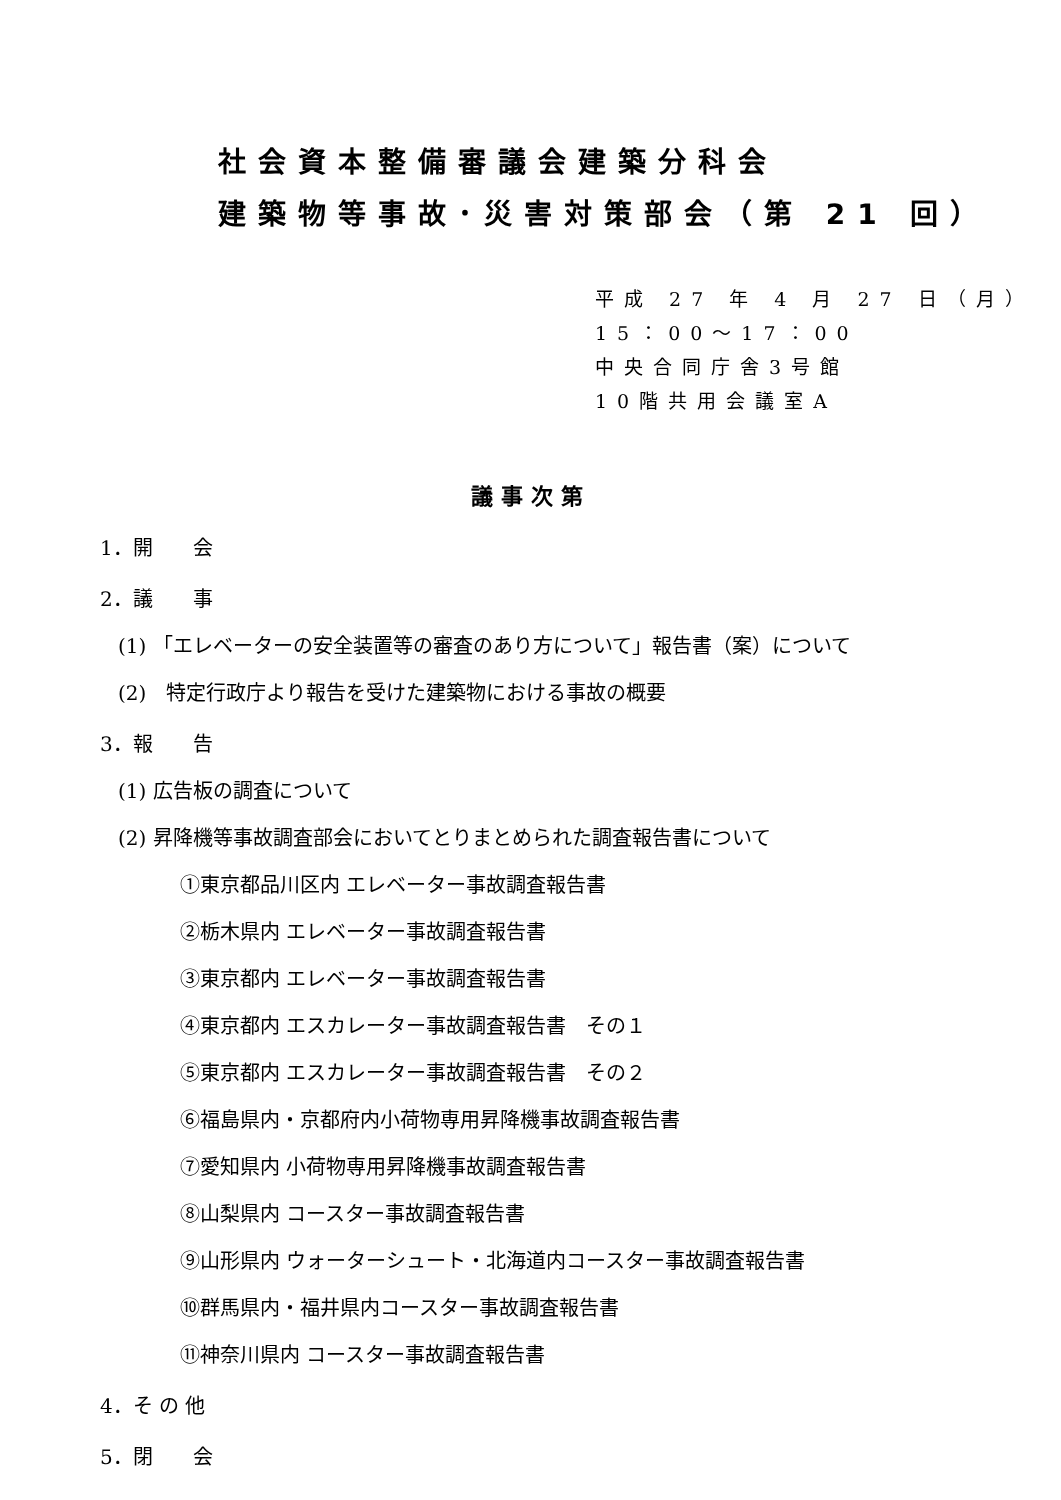社会資本整備審議会建築分科会
建築物等事故･災害対策部会（第 21 回）
平成 27 年 4 月 27 日（月）
15：00～17：00
中央合同庁舎3号館
10階共用会議室A
議事次第
1．開　　会
2．議　　事
(1) 「エレベーターの安全装置等の審査のあり方について」報告書（案）について
(2)　特定行政庁より報告を受けた建築物における事故の概要
3．報　　告
(1) 広告板の調査について
(2) 昇降機等事故調査部会においてとりまとめられた調査報告書について
①東京都品川区内 エレベーター事故調査報告書
②栃木県内 エレベーター事故調査報告書
③東京都内 エレベーター事故調査報告書
④東京都内 エスカレーター事故調査報告書　その１
⑤東京都内 エスカレーター事故調査報告書　その２
⑥福島県内・京都府内小荷物専用昇降機事故調査報告書
⑦愛知県内 小荷物専用昇降機事故調査報告書
⑧山梨県内 コースター事故調査報告書
⑨山形県内 ウォーターシュート・北海道内コースター事故調査報告書
⑩群馬県内・福井県内コースター事故調査報告書
⑪神奈川県内 コースター事故調査報告書
4．そ の 他
5．閉　　会